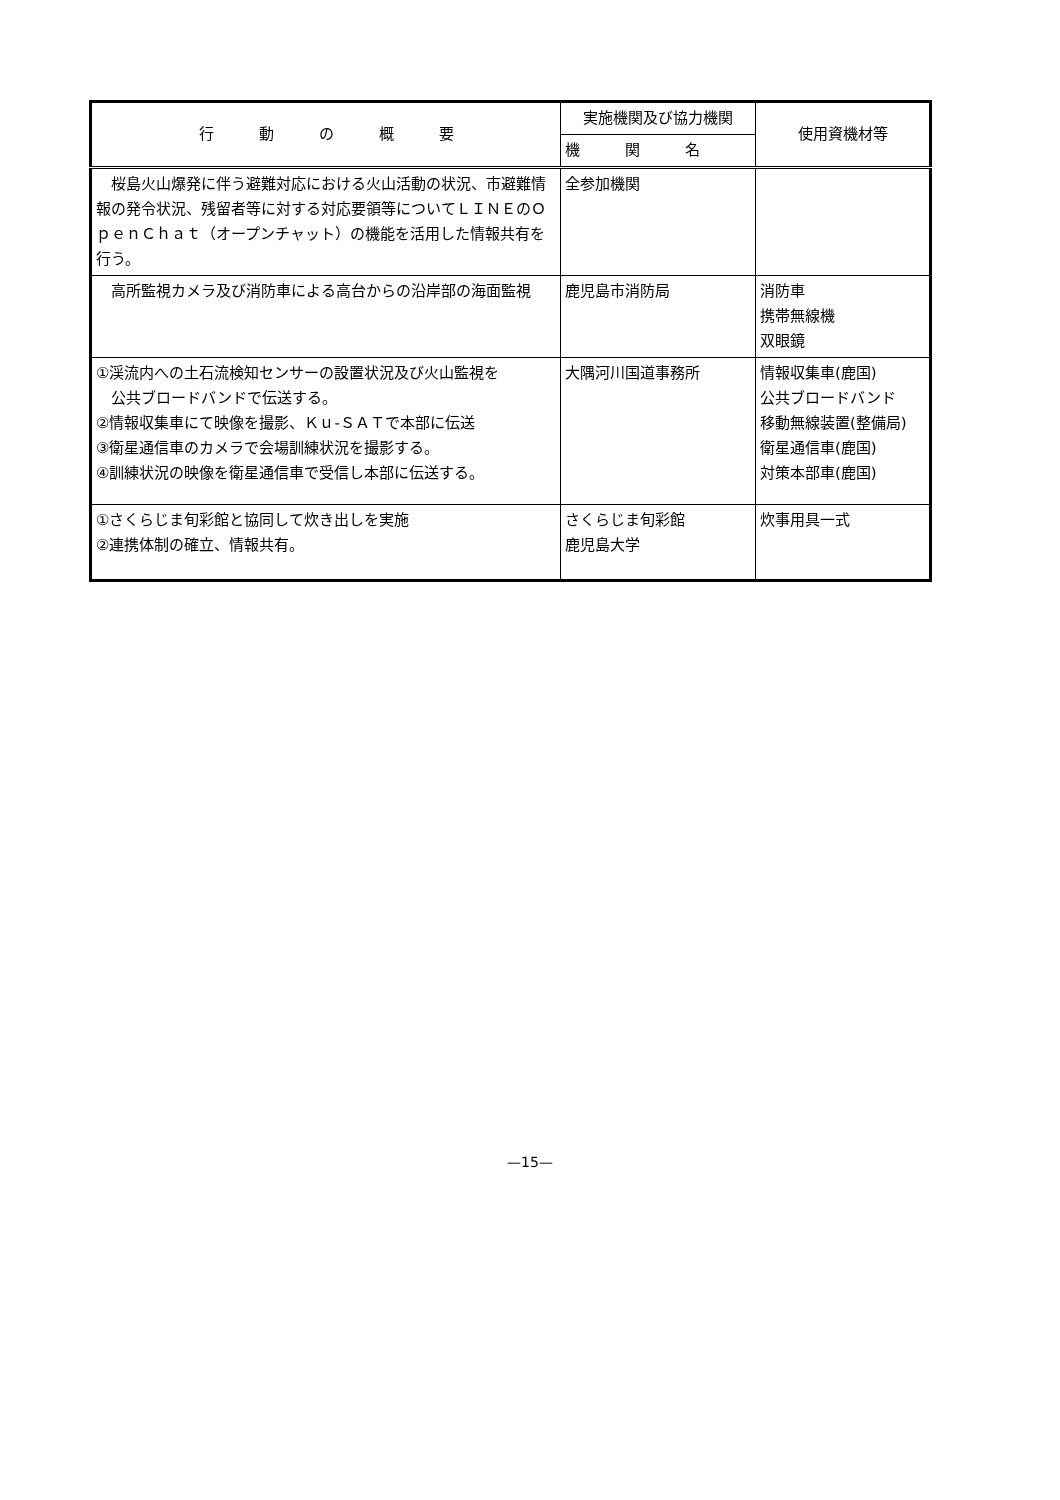| 行 動 の 概 要 | 実施機関及び協力機関 | 使用資機材等 |
| --- | --- | --- |
| | 機 関 名 | |
| 桜島火山爆発に伴う避難対応における火山活動の状況、市避難情報の発令状況、残留者等に対する対応要領等についてＬＩＮＥのＯｐｅｎＣｈａｔ（オープンチャット）の機能を活用した情報共有を行う。 | 全参加機関 | |
| 高所監視カメラ及び消防車による高台からの沿岸部の海面監視 | 鹿児島市消防局 | 消防車 携帯無線機 双眼鏡 |
| ①渓流内への土石流検知センサーの設置状況及び火山監視を 公共ブロードバンドで伝送する。 ②情報収集車にて映像を撮影、Ｋｕ-ＳＡＴで本部に伝送 ③衛星通信車のカメラで会場訓練状況を撮影する。 ④訓練状況の映像を衛星通信車で受信し本部に伝送する。 | 大隅河川国道事務所 | 情報収集車(鹿国) 公共ブロードバンド 移動無線装置(整備局) 衛星通信車(鹿国) 対策本部車(鹿国) |
| ①さくらじま旬彩館と協同して炊き出しを実施 ②連携体制の確立、情報共有。 | さくらじま旬彩館 鹿児島大学 | 炊事用具一式 |
—15—